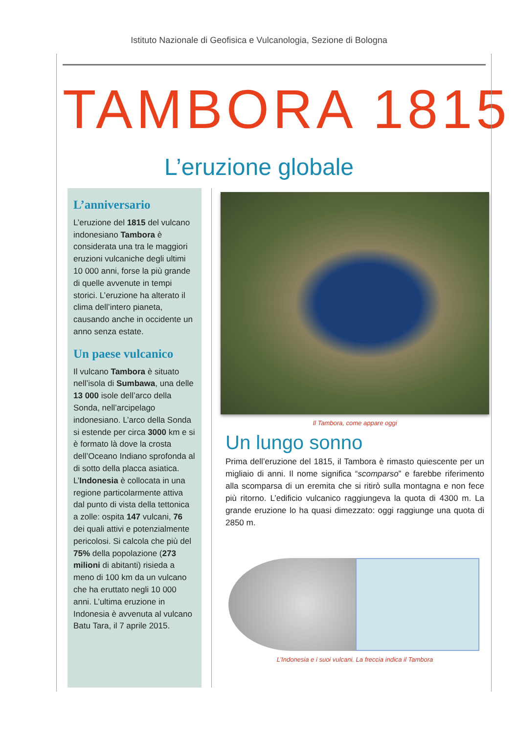Istituto Nazionale di Geofisica e Vulcanologia, Sezione di Bologna
TAMBORA 1815
L’eruzione globale
L’anniversario
L’eruzione del 1815 del vulcano indonesiano Tambora è considerata una tra le maggiori eruzioni vulcaniche degli ultimi 10 000 anni, forse la più grande di quelle avvenute in tempi storici. L’eruzione ha alterato il clima dell’intero pianeta, causando anche in occidente un anno senza estate.
Un paese vulcanico
Il vulcano Tambora è situato nell’isola di Sumbawa, una delle 13 000 isole dell’arco della Sonda, nell’arcipelago indonesiano. L’arco della Sonda si estende per circa 3000 km e si è formato là dove la crosta dell’Oceano Indiano sprofonda al di sotto della placca asiatica. L’Indonesia è collocata in una regione particolarmente attiva dal punto di vista della tettonica a zolle: ospita 147 vulcani, 76 dei quali attivi e potenzialmente pericolosi. Si calcola che più del 75% della popolazione (273 milioni di abitanti) risieda a meno di 100 km da un vulcano che ha eruttato negli 10 000 anni. L’ultima eruzione in Indonesia è avvenuta al vulcano Batu Tara, il 7 aprile 2015.
Il Tambora, come appare oggi
Un lungo sonno
Prima dell’eruzione del 1815, il Tambora è rimasto quiescente per un migliaio di anni. Il nome significa “scomparso” e farebbe riferimento alla scomparsa di un eremita che si ritirò sulla montagna e non fece più ritorno. L’edificio vulcanico raggiungeva la quota di 4300 m. La grande eruzione lo ha quasi dimezzato: oggi raggiunge una quota di 2850 m.
L’Indonesia e i suoi vulcani. La freccia indica il Tambora